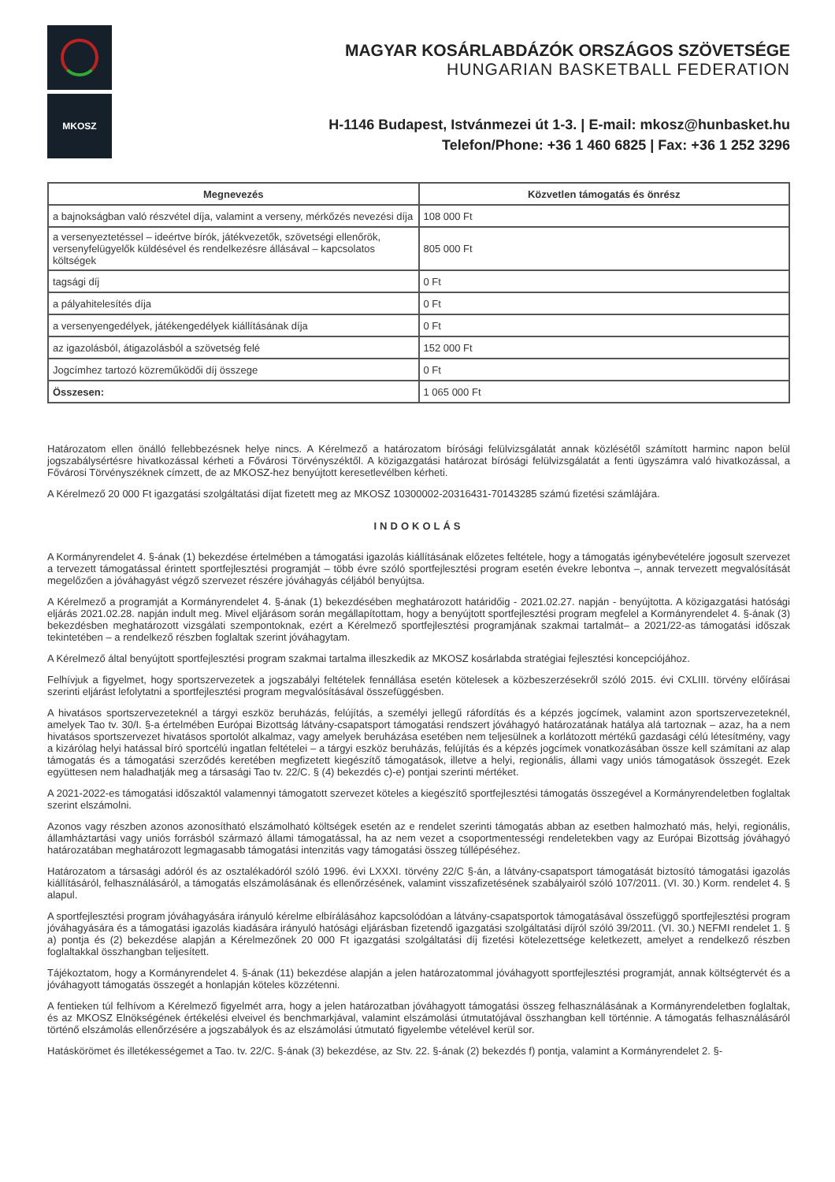MKOSZ
MAGYAR KOSÁRLABDÁZÓK ORSZÁGOS SZÖVETSÉGE
HUNGARIAN BASKETBALL FEDERATION
H-1146 Budapest, Istvánmezei út 1-3. | E-mail: mkosz@hunbasket.hu
Telefon/Phone: +36 1 460 6825 | Fax: +36 1 252 3296
| Megnevezés | Közvetlen támogatás és önrész |
| --- | --- |
| a bajnokságban való részvétel díja, valamint a verseny, mérkőzés nevezési díja | 108 000 Ft |
| a versenyeztetéssel – ideértve bírók, játékvezetők, szövetségi ellenőrök, versenyfelügyelők küldésével és rendelkezésre állásával – kapcsolatos költségek | 805 000 Ft |
| tagsági díj | 0 Ft |
| a pályahitelesítés díja | 0 Ft |
| a versenyengedélyek, játékengedélyek kiállításának díja | 0 Ft |
| az igazolásból, átigazolásból a szövetség felé | 152 000 Ft |
| Jogcímhez tartozó közreműködői díj összege | 0 Ft |
| Összesen: | 1 065 000 Ft |
Határozatom ellen önálló fellebbezésnek helye nincs. A Kérelmező a határozatom bírósági felülvizsgálatát annak közlésétől számított harminc napon belül jogszabálysértésre hivatkozással kérheti a Fővárosi Törvényszéktől. A közigazgatási határozat bírósági felülvizsgálatát a fenti ügyszámra való hivatkozással, a Fővárosi Törvényszéknek címzett, de az MKOSZ-hez benyújtott keresetlevélben kérheti.
A Kérelmező 20 000 Ft igazgatási szolgáltatási díjat fizetett meg az MKOSZ 10300002-20316431-70143285 számú fizetési számlájára.
INDOKOLÁS
A Kormányrendelet 4. §-ának (1) bekezdése értelmében a támogatási igazolás kiállításának előzetes feltétele, hogy a támogatás igénybevételére jogosult szervezet a tervezett támogatással érintett sportfejlesztési programját – több évre szóló sportfejlesztési program esetén évekre lebontva –, annak tervezett megvalósítását megelőzően a jóváhagyást végző szervezet részére jóváhagyás céljából benyújtsa.
A Kérelmező a programját a Kormányrendelet 4. §-ának (1) bekezdésében meghatározott határidőig - 2021.02.27. napján - benyújtotta. A közigazgatási hatósági eljárás 2021.02.28. napján indult meg. Mivel eljárásom során megállapítottam, hogy a benyújtott sportfejlesztési program megfelel a Kormányrendelet 4. §-ának (3) bekezdésben meghatározott vizsgálati szempontoknak, ezért a Kérelmező sportfejlesztési programjának szakmai tartalmát– a 2021/22-as támogatási időszak tekintetében – a rendelkező részben foglaltak szerint jóváhagytam.
A Kérelmező által benyújtott sportfejlesztési program szakmai tartalma illeszkedik az MKOSZ kosárlabda stratégiai fejlesztési koncepciójához.
Felhívjuk a figyelmet, hogy sportszervezetek a jogszabályi feltételek fennállása esetén kötelesek a közbeszerzésekről szóló 2015. évi CXLIII. törvény előírásai szerinti eljárást lefolytatni a sportfejlesztési program megvalósításával összefüggésben.
A hivatásos sportszervezeteknél a tárgyi eszköz beruházás, felújítás, a személyi jellegű ráfordítás és a képzés jogcímek, valamint azon sportszervezeteknél, amelyek Tao tv. 30/I. §-a értelmében Európai Bizottság látvány-csapatsport támogatási rendszert jóváhagyó határozatának hatálya alá tartoznak – azaz, ha a nem hivatásos sportszervezet hivatásos sportolót alkalmaz, vagy amelyek beruházása esetében nem teljesülnek a korlátozott mértékű gazdasági célú létesítmény, vagy a kizárólag helyi hatással bíró sportcélú ingatlan feltételei – a tárgyi eszköz beruházás, felújítás és a képzés jogcímek vonatkozásában össze kell számítani az alap támogatás és a támogatási szerződés keretében megfizetett kiegészítő támogatások, illetve a helyi, regionális, állami vagy uniós támogatások összegét. Ezek együttesen nem haladhatják meg a társasági Tao tv. 22/C. § (4) bekezdés c)-e) pontjai szerinti mértéket.
A 2021-2022-es támogatási időszaktól valamennyi támogatott szervezet köteles a kiegészítő sportfejlesztési támogatás összegével a Kormányrendeletben foglaltak szerint elszámolni.
Azonos vagy részben azonos azonosítható elszámolható költségek esetén az e rendelet szerinti támogatás abban az esetben halmozható más, helyi, regionális, államháztartási vagy uniós forrásból származó állami támogatással, ha az nem vezet a csoportmentességi rendeletekben vagy az Európai Bizottság jóváhagyó határozatában meghatározott legmagasabb támogatási intenzitás vagy támogatási összeg túllépéséhez.
Határozatom a társasági adóról és az osztalékadóról szóló 1996. évi LXXXI. törvény 22/C §-án, a látvány-csapatsport támogatását biztosító támogatási igazolás kiállításáról, felhasználásáról, a támogatás elszámolásának és ellenőrzésének, valamint visszafizetésének szabályairól szóló 107/2011. (VI. 30.) Korm. rendelet 4. § alapul.
A sportfejlesztési program jóváhagyására irányuló kérelme elbírálásához kapcsolódóan a látvány-csapatsportok támogatásával összefüggő sportfejlesztési program jóváhagyására és a támogatási igazolás kiadására irányuló hatósági eljárásban fizetendő igazgatási szolgáltatási díjról szóló 39/2011. (VI. 30.) NEFMI rendelet 1. § a) pontja és (2) bekezdése alapján a Kérelmezőnek 20 000 Ft igazgatási szolgáltatási díj fizetési kötelezettsége keletkezett, amelyet a rendelkező részben foglaltakkal összhangban teljesített.
Tájékoztatom, hogy a Kormányrendelet 4. §-ának (11) bekezdése alapján a jelen határozatommal jóváhagyott sportfejlesztési programját, annak költségtervét és a jóváhagyott támogatás összegét a honlapján köteles közzétenni.
A fentieken túl felhívom a Kérelmező figyelmét arra, hogy a jelen határozatban jóváhagyott támogatási összeg felhasználásának a Kormányrendeletben foglaltak, és az MKOSZ Elnökségének értékelési elveivel és benchmarkjával, valamint elszámolási útmutatójával összhangban kell történnie. A támogatás felhasználásáról történő elszámolás ellenőrzésére a jogszabályok és az elszámolási útmutató figyelembe vételével kerül sor.
Hatáskörömet és illetékességemet a Tao. tv. 22/C. §-ának (3) bekezdése, az Stv. 22. §-ának (2) bekezdés f) pontja, valamint a Kormányrendelet 2. §-